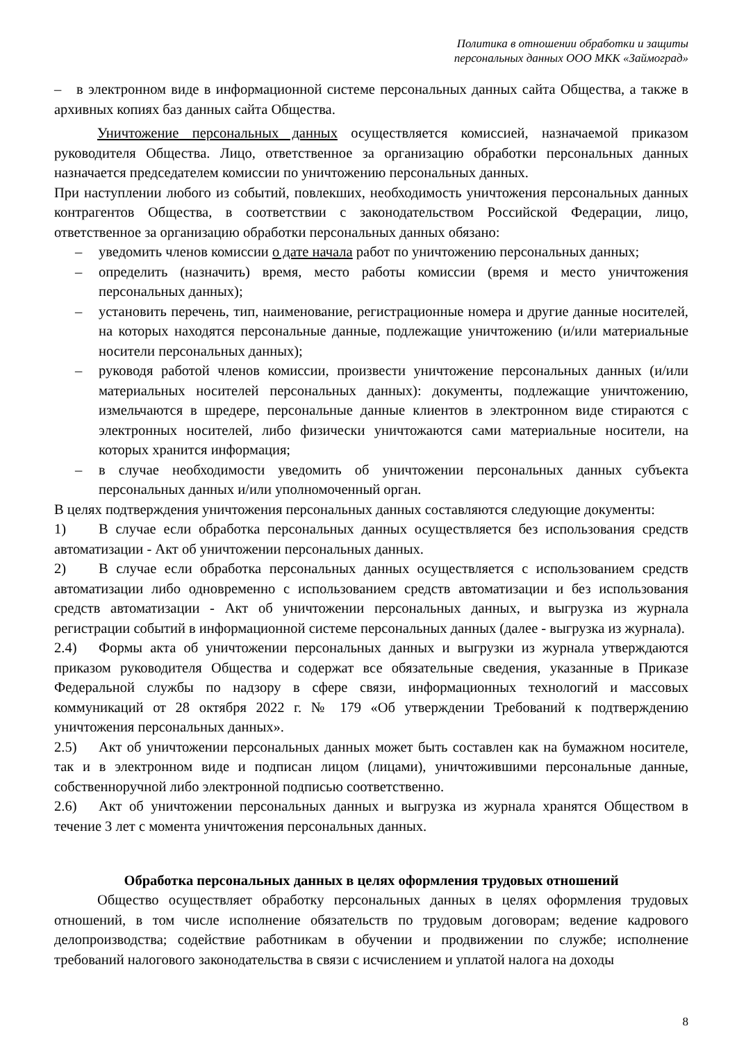Политика в отношении обработки и защиты
персональных данных ООО МКК «Займоград»
– в электронном виде в информационной системе персональных данных сайта Общества, а также в архивных копиях баз данных сайта Общества.
Уничтожение персональных данных осуществляется комиссией, назначаемой приказом руководителя Общества. Лицо, ответственное за организацию обработки персональных данных назначается председателем комиссии по уничтожению персональных данных.
При наступлении любого из событий, повлекших, необходимость уничтожения персональных данных контрагентов Общества, в соответствии с законодательством Российской Федерации, лицо, ответственное за организацию обработки персональных данных обязано:
– уведомить членов комиссии о дате начала работ по уничтожению персональных данных;
– определить (назначить) время, место работы комиссии (время и место уничтожения персональных данных);
– установить перечень, тип, наименование, регистрационные номера и другие данные носителей, на которых находятся персональные данные, подлежащие уничтожению (и/или материальные носители персональных данных);
– руководя работой членов комиссии, произвести уничтожение персональных данных (и/или материальных носителей персональных данных): документы, подлежащие уничтожению, измельчаются в шредере, персональные данные клиентов в электронном виде стираются с электронных носителей, либо физически уничтожаются сами материальные носители, на которых хранится информация;
– в случае необходимости уведомить об уничтожении персональных данных субъекта персональных данных и/или уполномоченный орган.
В целях подтверждения уничтожения персональных данных составляются следующие документы:
1) В случае если обработка персональных данных осуществляется без использования средств автоматизации - Акт об уничтожении персональных данных.
2) В случае если обработка персональных данных осуществляется с использованием средств автоматизации либо одновременно с использованием средств автоматизации и без использования средств автоматизации - Акт об уничтожении персональных данных, и выгрузка из журнала регистрации событий в информационной системе персональных данных (далее - выгрузка из журнала).
2.4) Формы акта об уничтожении персональных данных и выгрузки из журнала утверждаются приказом руководителя Общества и содержат все обязательные сведения, указанные в Приказе Федеральной службы по надзору в сфере связи, информационных технологий и массовых коммуникаций от 28 октября 2022 г. № 179 «Об утверждении Требований к подтверждению уничтожения персональных данных».
2.5) Акт об уничтожении персональных данных может быть составлен как на бумажном носителе, так и в электронном виде и подписан лицом (лицами), уничтожившими персональные данные, собственноручной либо электронной подписью соответственно.
2.6) Акт об уничтожении персональных данных и выгрузка из журнала хранятся Обществом в течение 3 лет с момента уничтожения персональных данных.
Обработка персональных данных в целях оформления трудовых отношений
Общество осуществляет обработку персональных данных в целях оформления трудовых отношений, в том числе исполнение обязательств по трудовым договорам; ведение кадрового делопроизводства; содействие работникам в обучении и продвижении по службе; исполнение требований налогового законодательства в связи с исчислением и уплатой налога на доходы
8